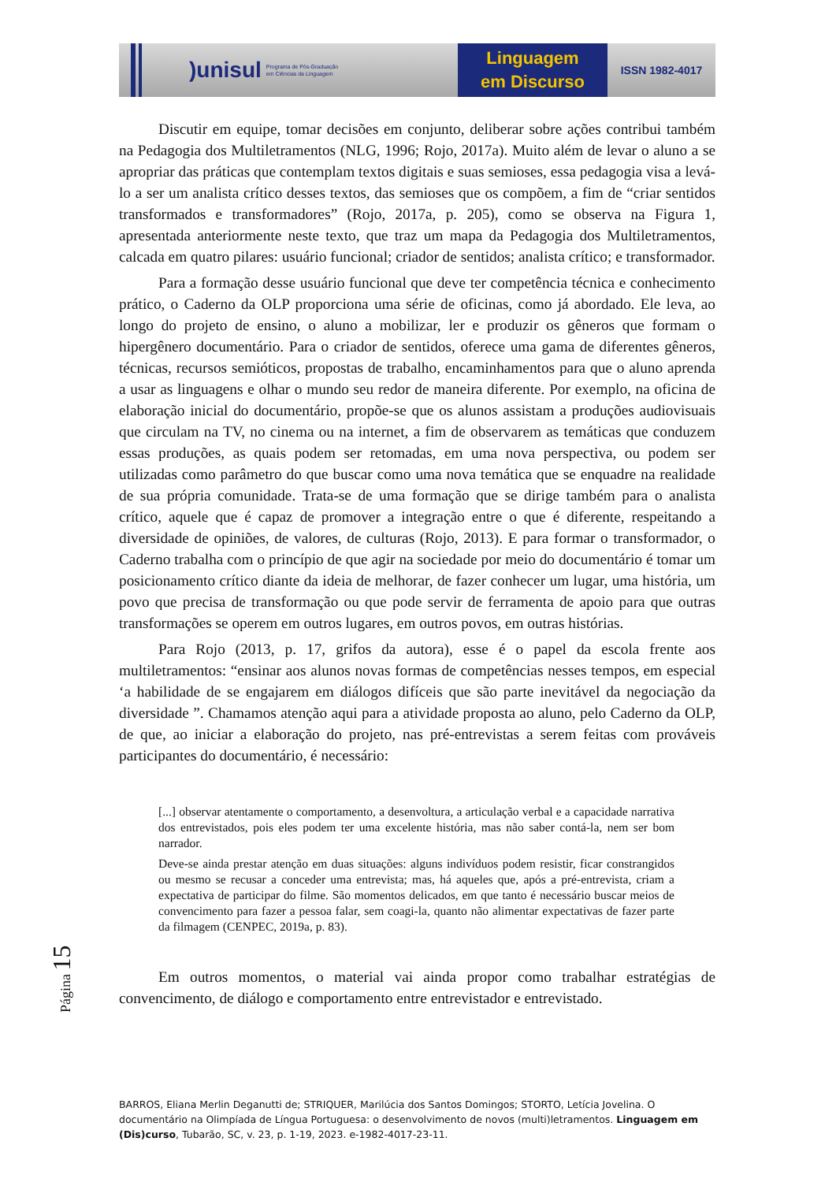)unisul Programa de Pós-Graduação
em Ciências da Linguagem
Linguagem
em Discurso
ISSN 1982-4017
Discutir em equipe, tomar decisões em conjunto, deliberar sobre ações contribui também na Pedagogia dos Multiletramentos (NLG, 1996; Rojo, 2017a). Muito além de levar o aluno a se apropriar das práticas que contemplam textos digitais e suas semioses, essa pedagogia visa a levá-lo a ser um analista crítico desses textos, das semioses que os compõem, a fim de “criar sentidos transformados e transformadores” (Rojo, 2017a, p. 205), como se observa na Figura 1, apresentada anteriormente neste texto, que traz um mapa da Pedagogia dos Multiletramentos, calcada em quatro pilares: usuário funcional; criador de sentidos; analista crítico; e transformador.
Para a formação desse usuário funcional que deve ter competência técnica e conhecimento prático, o Caderno da OLP proporciona uma série de oficinas, como já abordado. Ele leva, ao longo do projeto de ensino, o aluno a mobilizar, ler e produzir os gêneros que formam o hipergênero documentário. Para o criador de sentidos, oferece uma gama de diferentes gêneros, técnicas, recursos semióticos, propostas de trabalho, encaminhamentos para que o aluno aprenda a usar as linguagens e olhar o mundo seu redor de maneira diferente. Por exemplo, na oficina de elaboração inicial do documentário, propõe-se que os alunos assistam a produções audiovisuais que circulam na TV, no cinema ou na internet, a fim de observarem as temáticas que conduzem essas produções, as quais podem ser retomadas, em uma nova perspectiva, ou podem ser utilizadas como parâmetro do que buscar como uma nova temática que se enquadre na realidade de sua própria comunidade. Trata-se de uma formação que se dirige também para o analista crítico, aquele que é capaz de promover a integração entre o que é diferente, respeitando a diversidade de opiniões, de valores, de culturas (Rojo, 2013). E para formar o transformador, o Caderno trabalha com o princípio de que agir na sociedade por meio do documentário é tomar um posicionamento crítico diante da ideia de melhorar, de fazer conhecer um lugar, uma história, um povo que precisa de transformação ou que pode servir de ferramenta de apoio para que outras transformações se operem em outros lugares, em outros povos, em outras histórias.
Para Rojo (2013, p. 17, grifos da autora), esse é o papel da escola frente aos multiletramentos: “ensinar aos alunos novas formas de competências nesses tempos, em especial ‘a habilidade de se engajarem em diálogos difíceis que são parte inevitável da negociação da diversidade ”. Chamamos atenção aqui para a atividade proposta ao aluno, pelo Caderno da OLP, de que, ao iniciar a elaboração do projeto, nas pré-entrevistas a serem feitas com prováveis participantes do documentário, é necessário:
[...] observar atentamente o comportamento, a desenvoltura, a articulação verbal e a capacidade narrativa dos entrevistados, pois eles podem ter uma excelente história, mas não saber contá-la, nem ser bom narrador.
Deve-se ainda prestar atenção em duas situações: alguns indivíduos podem resistir, ficar constrangidos ou mesmo se recusar a conceder uma entrevista; mas, há aqueles que, após a pré-entrevista, criam a expectativa de participar do filme. São momentos delicados, em que tanto é necessário buscar meios de convencimento para fazer a pessoa falar, sem coagi-la, quanto não alimentar expectativas de fazer parte da filmagem (CENPEC, 2019a, p. 83).
Em outros momentos, o material vai ainda propor como trabalhar estratégias de convencimento, de diálogo e comportamento entre entrevistador e entrevistado.
Página 15
BARROS, Eliana Merlin Deganutti de; STRIQUER, Marilúcia dos Santos Domingos; STORTO, Letícia Jovelina. O documentário na Olimpíada de Língua Portuguesa: o desenvolvimento de novos (multi)letramentos. Linguagem em (Dis)curso, Tubarão, SC, v. 23, p. 1-19, 2023. e-1982-4017-23-11.